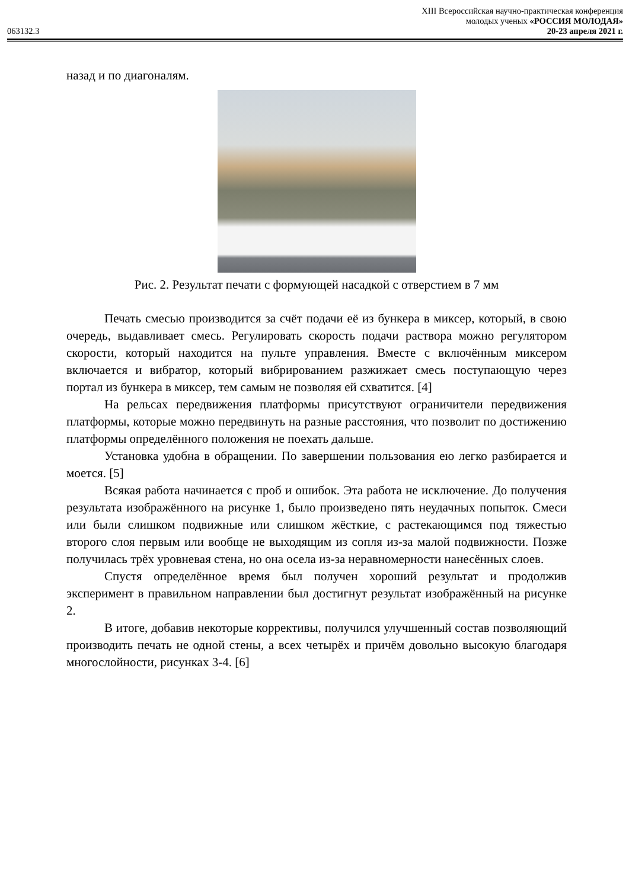XIII Всероссийская научно-практическая конференция
молодых ученых «РОССИЯ МОЛОДАЯ»
063132.3 20-23 апреля 2021 г.
назад и по диагоналям.
Рис. 2. Результат печати с формующей насадкой с отверстием в 7 мм
Печать смесью производится за счёт подачи её из бункера в миксер, который, в свою очередь, выдавливает смесь. Регулировать скорость подачи раствора можно регулятором скорости, который находится на пульте управления. Вместе с включённым миксером включается и вибратор, который вибрированием разжижает смесь поступающую через портал из бункера в миксер, тем самым не позволяя ей схватится. [4]
На рельсах передвижения платформы присутствуют ограничители передвижения платформы, которые можно передвинуть на разные расстояния, что позволит по достижению платформы определённого положения не поехать дальше.
Установка удобна в обращении. По завершении пользования ею легко разбирается и моется. [5]
Всякая работа начинается с проб и ошибок. Эта работа не исключение. До получения результата изображённого на рисунке 1, было произведено пять неудачных попыток. Смеси или были слишком подвижные или слишком жёсткие, с растекающимся под тяжестью второго слоя первым или вообще не выходящим из сопля из-за малой подвижности. Позже получилась трёх уровневая стена, но она осела из-за неравномерности нанесённых слоев.
Спустя определённое время был получен хороший результат и продолжив эксперимент в правильном направлении был достигнут результат изображённый на рисунке 2.
В итоге, добавив некоторые коррективы, получился улучшенный состав позволяющий производить печать не одной стены, а всех четырёх и причём довольно высокую благодаря многослойности, рисунках 3-4. [6]